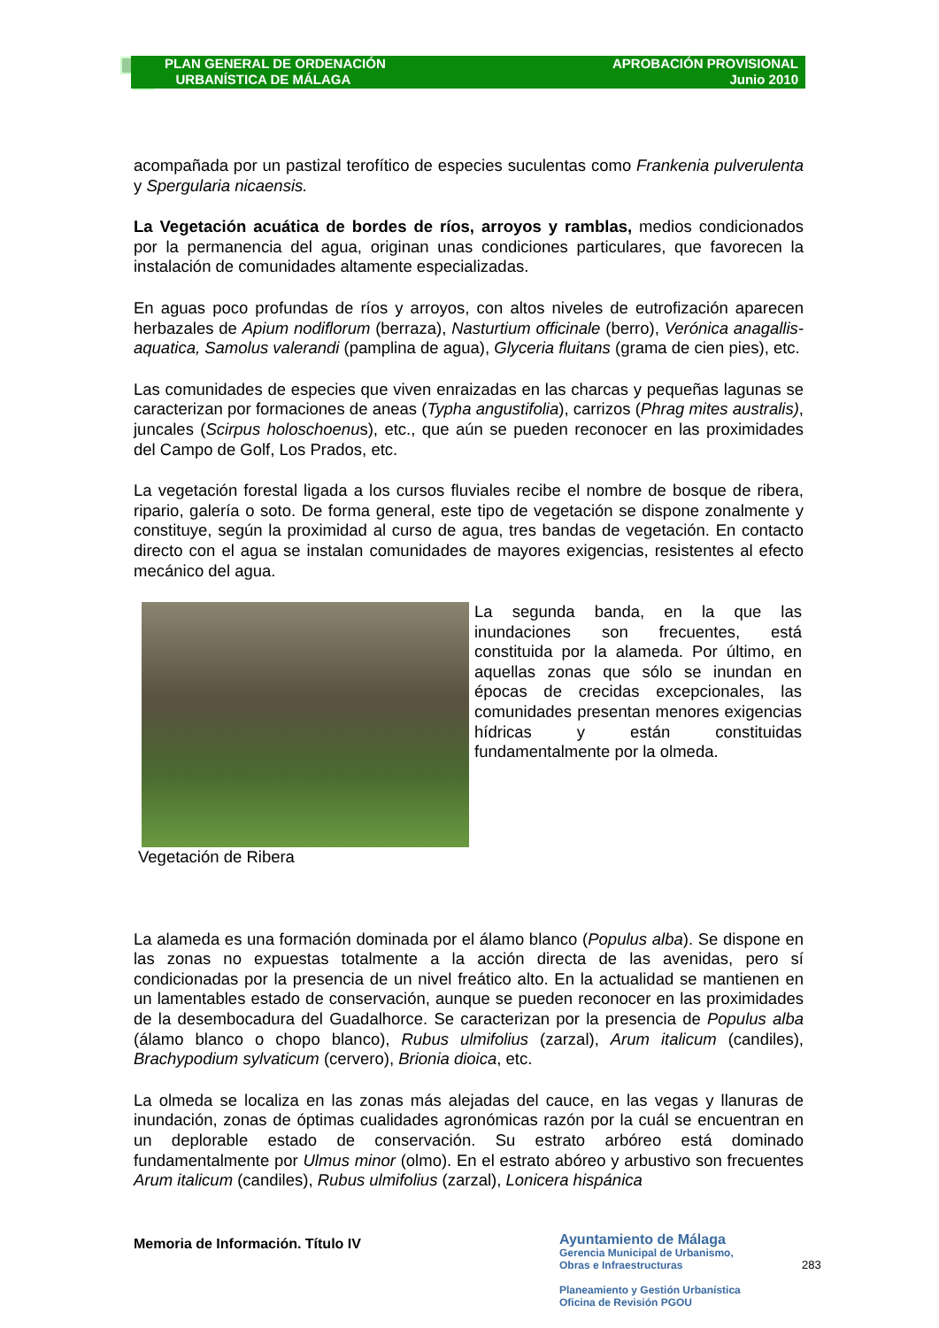PLAN GENERAL DE ORDENACIÓN
URBANÍSTICA DE MÁLAGA
APROBACIÓN PROVISIONAL
Junio 2010
acompañada por un pastizal terofítico de especies suculentas como Frankenia pulverulenta y Spergularia nicaensis.
La Vegetación acuática de bordes de ríos, arroyos y ramblas, medios condicionados por la permanencia del agua, originan unas condiciones particulares, que favorecen la instalación de comunidades altamente especializadas.
En aguas poco profundas de ríos y arroyos, con altos niveles de eutrofización aparecen herbazales de Apium nodiflorum (berraza), Nasturtium officinale (berro), Verónica anagallis-aquatica, Samolus valerandi (pamplina de agua), Glyceria fluitans (grama de cien pies), etc.
Las comunidades de especies que viven enraizadas en las charcas y pequeñas lagunas se caracterizan por formaciones de aneas (Typha angustifolia), carrizos (Phrag mites australis), juncales (Scirpus holoschoenus), etc., que aún se pueden reconocer en las proximidades del Campo de Golf, Los Prados, etc.
La vegetación forestal ligada a los cursos fluviales recibe el nombre de bosque de ribera, ripario, galería o soto. De forma general, este tipo de vegetación se dispone zonalmente y constituye, según la proximidad al curso de agua, tres bandas de vegetación. En contacto directo con el agua se instalan comunidades de mayores exigencias, resistentes al efecto mecánico del agua.
La segunda banda, en la que las inundaciones son frecuentes, está constituida por la alameda. Por último, en aquellas zonas que sólo se inundan en épocas de crecidas excepcionales, las comunidades presentan menores exigencias hídricas y están constituidas fundamentalmente por la olmeda.
Vegetación de Ribera
La alameda es una formación dominada por el álamo blanco (Populus alba). Se dispone en las zonas no expuestas totalmente a la acción directa de las avenidas, pero sí condicionadas por la presencia de un nivel freático alto. En la actualidad se mantienen en un lamentables estado de conservación, aunque se pueden reconocer en las proximidades de la desembocadura del Guadalhorce. Se caracterizan por la presencia de Populus alba (álamo blanco o chopo blanco), Rubus ulmifolius (zarzal), Arum italicum (candiles), Brachypodium sylvaticum (cervero), Brionia dioica, etc.
La olmeda se localiza en las zonas más alejadas del cauce, en las vegas y llanuras de inundación, zonas de óptimas cualidades agronómicas razón por la cuál se encuentran en un deplorable estado de conservación. Su estrato arbóreo está dominado fundamentalmente por Ulmus minor (olmo). En el estrato abóreo y arbustivo son frecuentes Arum italicum (candiles), Rubus ulmifolius (zarzal), Lonicera hispánica
Memoria de Información. Título IV
Ayuntamiento de Málaga
Gerencia Municipal de Urbanismo,
Obras e Infraestructuras
Planeamiento y Gestión Urbanística
Oficina de Revisión PGOU
283